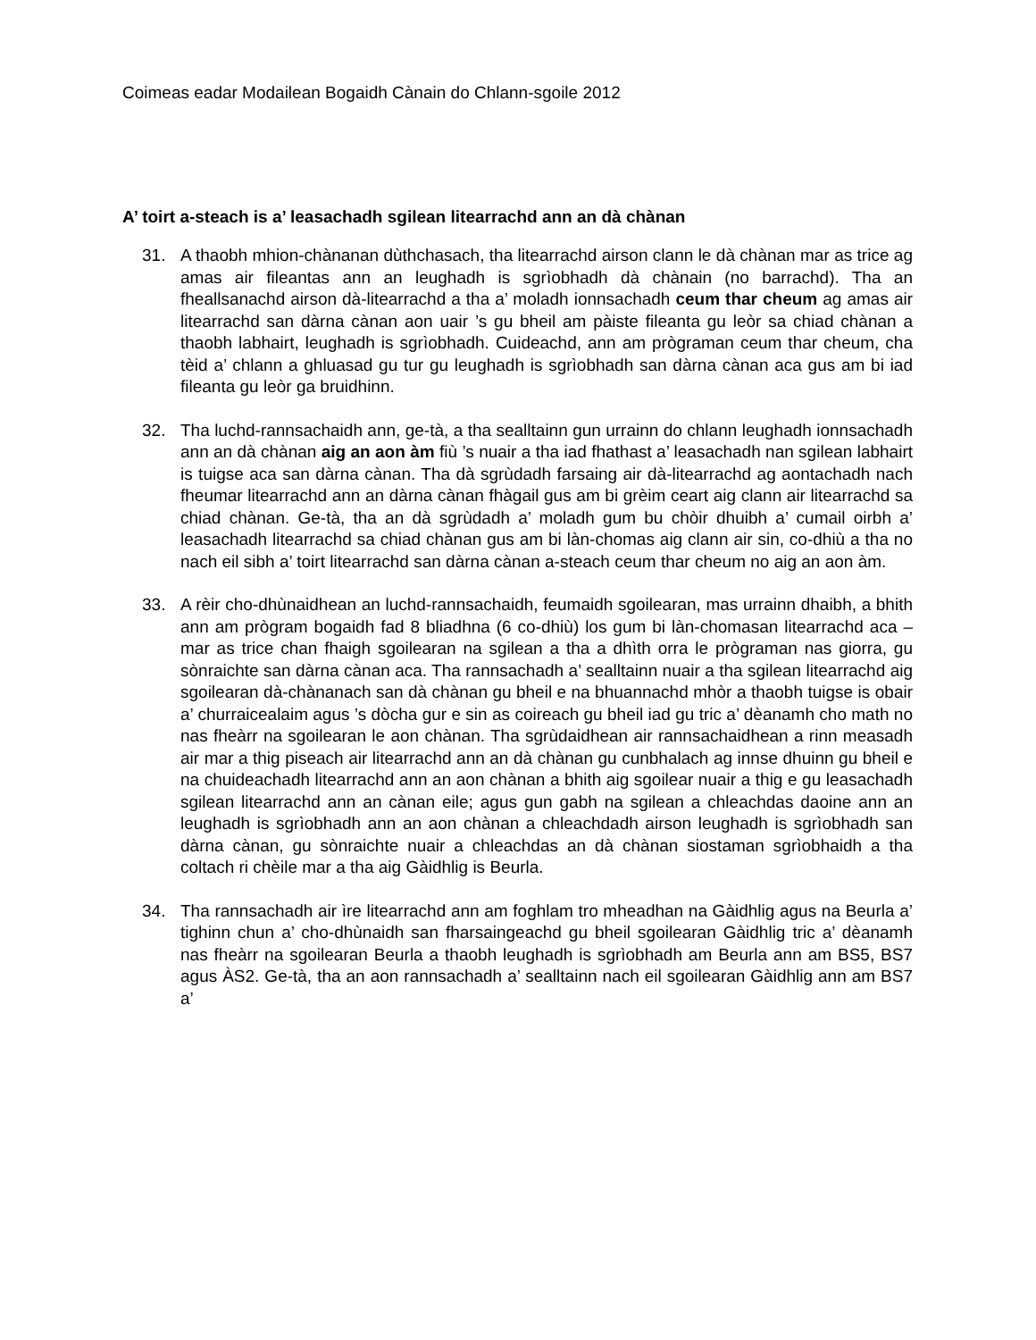Coimeas eadar Modailean Bogaidh Cànain do Chlann-sgoile 2012
A’ toirt a-steach is a’ leasachadh sgilean litearrachd ann an dà chànan
31. A thaobh mhion-chànanan dùthchasach, tha litearrachd airson clann le dà chànan mar as trice ag amas air fileantas ann an leughadh is sgrìobhadh dà chànain (no barrachd). Tha an fheallsanachd airson dà-litearrachd a tha a’ moladh ionnsachadh ceum thar cheum ag amas air litearrachd san dàrna cànan aon uair ’s gu bheil am pàiste fileanta gu leòr sa chiad chànan a thaobh labhairt, leughadh is sgrìobhadh. Cuideachd, ann am prògraman ceum thar cheum, cha tèid a’ chlann a ghluasad gu tur gu leughadh is sgrìobhadh san dàrna cànan aca gus am bi iad fileanta gu leòr ga bruidhinn.
32. Tha luchd-rannsachaidh ann, ge-tà, a tha sealltainn gun urrainn do chlann leughadh ionnsachadh ann an dà chànan aig an aon àm fiù ’s nuair a tha iad fhathast a’ leasachadh nan sgilean labhairt is tuigse aca san dàrna cànan. Tha dà sgrùdadh farsaing air dà-litearrachd ag aontachadh nach fheumar litearrachd ann an dàrna cànan fhàgail gus am bi grèim ceart aig clann air litearrachd sa chiad chànan. Ge-tà, tha an dà sgrùdadh a’ moladh gum bu chòir dhuibh a’ cumail oirbh a’ leasachadh litearrachd sa chiad chànan gus am bi làn-chomas aig clann air sin, co-dhiù a tha no nach eil sibh a’ toirt litearrachd san dàrna cànan a-steach ceum thar cheum no aig an aon àm.
33. A rèir cho-dhùnaidhean an luchd-rannsachaidh, feumaidh sgoilearan, mas urrainn dhaibh, a bhith ann am prògram bogaidh fad 8 bliadhna (6 co-dhiù) los gum bi làn-chomasan litearrachd aca – mar as trice chan fhaigh sgoilearan na sgilean a tha a dhìth orra le prògraman nas giorra, gu sònraichte san dàrna cànan aca. Tha rannsachadh a’ sealltainn nuair a tha sgilean litearrachd aig sgoilearan dà-chànanach san dà chànan gu bheil e na bhuannachd mhòr a thaobh tuigse is obair a’ churraicealaim agus ’s dòcha gur e sin as coireach gu bheil iad gu tric a’ dèanamh cho math no nas fheàrr na sgoilearan le aon chànan. Tha sgrùdaidhean air rannsachaidhean a rinn measadh air mar a thig piseach air litearrachd ann an dà chànan gu cunbhalach ag innse dhuinn gu bheil e na chuideachadh litearrachd ann an aon chànan a bhith aig sgoilear nuair a thig e gu leasachadh sgilean litearrachd ann an cànan eile; agus gun gabh na sgilean a chleachdas daoine ann an leughadh is sgrìobhadh ann an aon chànan a chleachdadh airson leughadh is sgrìobhadh san dàrna cànan, gu sònraichte nuair a chleachdas an dà chànan siostaman sgrìobhaidh a tha coltach ri chèile mar a tha aig Gàidhlig is Beurla.
34. Tha rannsachadh air ìre litearrachd ann am foghlam tro mheadhan na Gàidhlig agus na Beurla a’ tighinn chun a’ cho-dhùnaidh san fharsaingeachd gu bheil sgoilearan Gàidhlig tric a’ dèanamh nas fheàrr na sgoilearan Beurla a thaobh leughadh is sgrìobhadh am Beurla ann am BS5, BS7 agus ÀS2. Ge-tà, tha an aon rannsachadh a’ sealltainn nach eil sgoilearan Gàidhlig ann am BS7 a’